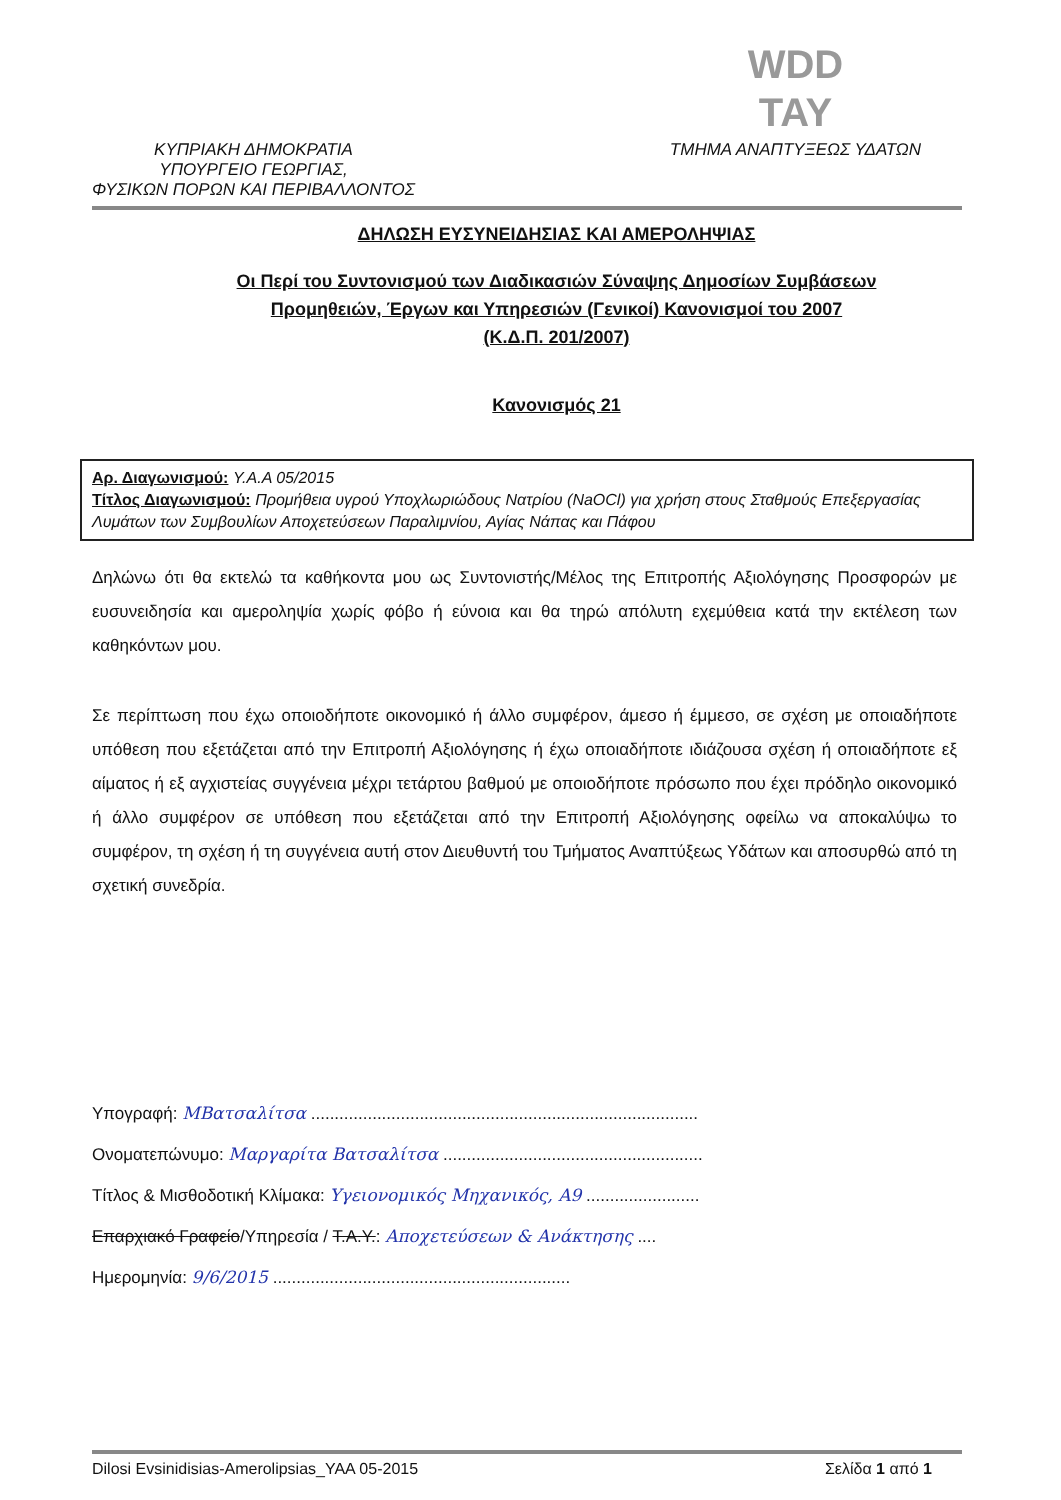ΚΥΠΡΙΑΚΗ ΔΗΜΟΚΡΑΤΙΑ
ΥΠΟΥΡΓΕΙΟ ΓΕΩΡΓΙΑΣ,
ΦΥΣΙΚΩΝ ΠΟΡΩΝ ΚΑΙ ΠΕΡΙΒΑΛΛΟΝΤΟΣ
WDD
TAY
ΤΜΗΜΑ ΑΝΑΠΤΥΞΕΩΣ ΥΔΑΤΩΝ
ΔΗΛΩΣΗ ΕΥΣΥΝΕΙΔΗΣΙΑΣ ΚΑΙ ΑΜΕΡΟΛΗΨΙΑΣ
Οι Περί του Συντονισμού των Διαδικασιών Σύναψης Δημοσίων Συμβάσεων
Προμηθειών, Έργων και Υπηρεσιών (Γενικοί) Κανονισμοί του 2007
(Κ.Δ.Π. 201/2007)
Κανονισμός 21
Αρ. Διαγωνισμού: Υ.Α.Α 05/2015
Τίτλος Διαγωνισμού: Προμήθεια υγρού Υποχλωριώδους Νατρίου (NaOCl) για χρήση στους Σταθμούς Επεξεργασίας Λυμάτων των Συμβουλίων Αποχετεύσεων Παραλιμνίου, Αγίας Νάπας και Πάφου
Δηλώνω ότι θα εκτελώ τα καθήκοντα μου ως Συντονιστής/Μέλος της Επιτροπής Αξιολόγησης Προσφορών με ευσυνειδησία και αμεροληψία χωρίς φόβο ή εύνοια και θα τηρώ απόλυτη εχεμύθεια κατά την εκτέλεση των καθηκόντων μου.
Σε περίπτωση που έχω οποιοδήποτε οικονομικό ή άλλο συμφέρον, άμεσο ή έμμεσο, σε σχέση με οποιαδήποτε υπόθεση που εξετάζεται από την Επιτροπή Αξιολόγησης ή έχω οποιαδήποτε ιδιάζουσα σχέση ή οποιαδήποτε εξ αίματος ή εξ αγχιστείας συγγένεια μέχρι τετάρτου βαθμού με οποιοδήποτε πρόσωπο που έχει πρόδηλο οικονομικό ή άλλο συμφέρον σε υπόθεση που εξετάζεται από την Επιτροπή Αξιολόγησης οφείλω να αποκαλύψω το συμφέρον, τη σχέση ή τη συγγένεια αυτή στον Διευθυντή του Τμήματος Αναπτύξεως Υδάτων και αποσυρθώ από τη σχετική συνεδρία.
Υπογραφή: ΜΒατσαλίτσα ..................................................................................
Ονοματεπώνυμο: Μαργαρίτα Βατσαλίτσα .......................................................
Τίτλος & Μισθοδοτική Κλίμακα: Υγειονομικός Μηχανικός, Α9 ........................
Επαρχιακό Γραφείο/Υπηρεσία / Τ.Α.Υ.: Αποχετεύσεων & Ανάκτησης ....
Ημερομηνία: 9/6/2015 ...............................................................
Dilosi Evsinidisias-Amerolipsias_YAA 05-2015 Σελίδα 1 από 1